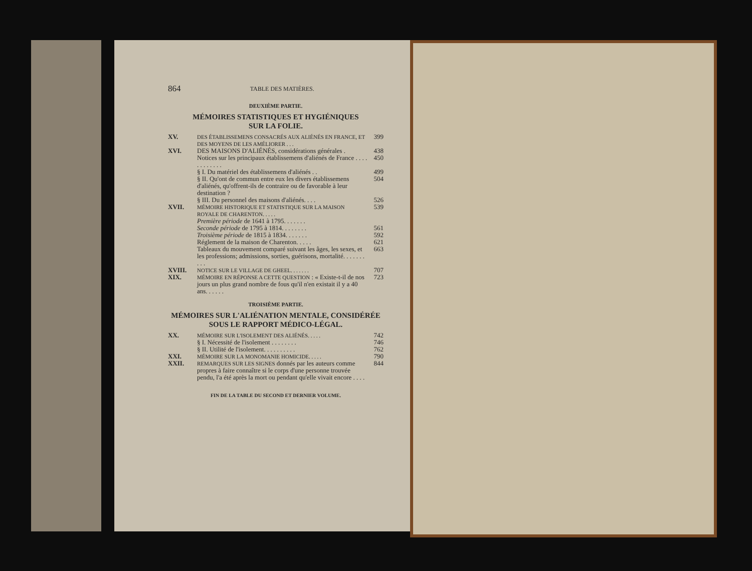864 TABLE DES MATIÈRES.
DEUXIÈME PARTIE.
MÉMOIRES STATISTIQUES ET HYGIÉNIQUES
SUR LA FOLIE.
XV. DES ÉTABLISSEMENS CONSACRÉS AUX ALIÉNÉS EN FRANCE, ET DES MOYENS DE LES AMÉLIORER . . . 399
XVI. DES MAISONS D'ALIÉNÉS, considérations générales . 438
Notices sur les principaux établissemens d'aliénés de France . . . . . . . . . . . . 450
§ I. Du matériel des établissemens d'aliénés . . 499
§ II. Qu'ont de commun entre eux les divers établissemens d'aliénés, qu'offrent-ils de contraire ou de favorable à leur destination ? 504
§ III. Du personnel des maisons d'aliénés. . . . 526
XVII. MÉMOIRE HISTORIQUE ET STATISTIQUE SUR LA MAISON ROYALE DE CHARENTON. . . . . 539
Première période de 1641 à 1795. . . . . . .
Seconde période de 1795 à 1814. . . . . . . . 561
Troisième période de 1815 à 1834. . . . . . . 592
Réglement de la maison de Charenton. . . . . 621
Tableaux du mouvement comparé suivant les âges, les sexes, et les professions; admissions, sorties, guérisons, mortalité. . . . . . . . . . 663
XVIII. NOTICE SUR LE VILLAGE DE GHEEL. . . . . . . 707
XIX. MÉMOIRE EN RÉPONSE A CETTE QUESTION : « Existe-t-il de nos jours un plus grand nombre de fous qu'il n'en existait il y a 40 ans. . . . . . 723
TROISIÈME PARTIE.
MÉMOIRES SUR L'ALIÉNATION MENTALE, CONSIDÉRÉE SOUS LE RAPPORT MÉDICO-LÉGAL.
XX. MÉMOIRE SUR L'ISOLEMENT DES ALIÉNÉS. . . . . 742
§ I. Nécessité de l'isolement . . . . . . . . 746
§ II. Utilité de l'isolement. . . . . . . . . . 762
XXI. MÉMOIRE SUR LA MONOMANIE HOMICIDE. . . . . 790
XXII. REMARQUES SUR LES SIGNES donnés par les auteurs comme propres à faire connaître si le corps d'une personne trouvée pendu, l'a été après la mort ou pendant qu'elle vivait encore . . . . 844
FIN DE LA TABLE DU SECOND ET DERNIER VOLUME.